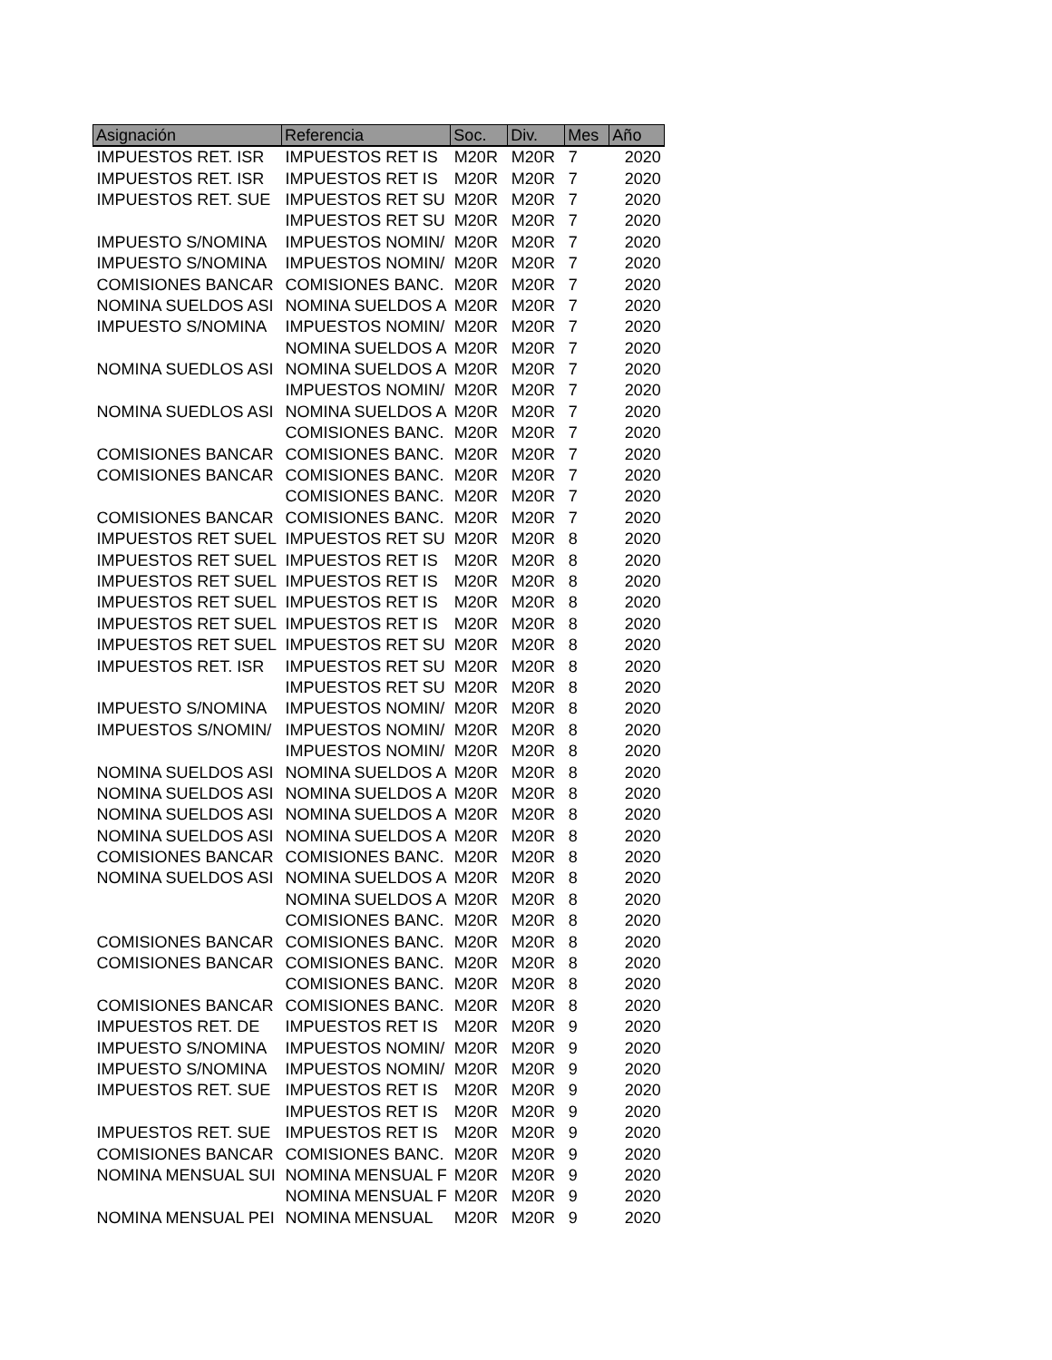| Asignación | Referencia | Soc. | Div. | Mes | Año |
| --- | --- | --- | --- | --- | --- |
| IMPUESTOS RET. ISR | IMPUESTOS RET IS | M20R | M20R | 7 | 2020 |
| IMPUESTOS RET. ISR | IMPUESTOS RET IS | M20R | M20R | 7 | 2020 |
| IMPUESTOS RET. SUE | IMPUESTOS RET SU | M20R | M20R | 7 | 2020 |
| | IMPUESTOS RET SU | M20R | M20R | 7 | 2020 |
| IMPUESTO S/NOMINA | IMPUESTOS NOMIN/ | M20R | M20R | 7 | 2020 |
| IMPUESTO S/NOMINA | IMPUESTOS NOMIN/ | M20R | M20R | 7 | 2020 |
| COMISIONES BANCAR | COMISIONES BANC. | M20R | M20R | 7 | 2020 |
| NOMINA SUELDOS ASI | NOMINA SUELDOS A | M20R | M20R | 7 | 2020 |
| IMPUESTO S/NOMINA | IMPUESTOS NOMIN/ | M20R | M20R | 7 | 2020 |
| | NOMINA SUELDOS A | M20R | M20R | 7 | 2020 |
| NOMINA SUEDLOS ASI | NOMINA SUELDOS A | M20R | M20R | 7 | 2020 |
| | IMPUESTOS NOMIN/ | M20R | M20R | 7 | 2020 |
| NOMINA SUEDLOS ASI | NOMINA SUELDOS A | M20R | M20R | 7 | 2020 |
| | COMISIONES BANC. | M20R | M20R | 7 | 2020 |
| COMISIONES BANCAR | COMISIONES BANC. | M20R | M20R | 7 | 2020 |
| COMISIONES BANCAR | COMISIONES BANC. | M20R | M20R | 7 | 2020 |
| | COMISIONES BANC. | M20R | M20R | 7 | 2020 |
| COMISIONES BANCAR | COMISIONES BANC. | M20R | M20R | 7 | 2020 |
| IMPUESTOS RET SUEL | IMPUESTOS RET SU | M20R | M20R | 8 | 2020 |
| IMPUESTOS RET SUEL | IMPUESTOS RET IS | M20R | M20R | 8 | 2020 |
| IMPUESTOS RET SUEL | IMPUESTOS RET IS | M20R | M20R | 8 | 2020 |
| IMPUESTOS RET SUEL | IMPUESTOS RET IS | M20R | M20R | 8 | 2020 |
| IMPUESTOS RET SUEL | IMPUESTOS RET IS | M20R | M20R | 8 | 2020 |
| IMPUESTOS RET SUEL | IMPUESTOS RET SU | M20R | M20R | 8 | 2020 |
| IMPUESTOS RET. ISR | IMPUESTOS RET SU | M20R | M20R | 8 | 2020 |
| | IMPUESTOS RET SU | M20R | M20R | 8 | 2020 |
| IMPUESTO S/NOMINA | IMPUESTOS NOMIN/ | M20R | M20R | 8 | 2020 |
| IMPUESTOS S/NOMIN/ | IMPUESTOS NOMIN/ | M20R | M20R | 8 | 2020 |
| | IMPUESTOS NOMIN/ | M20R | M20R | 8 | 2020 |
| NOMINA SUELDOS ASI | NOMINA SUELDOS A | M20R | M20R | 8 | 2020 |
| NOMINA SUELDOS ASI | NOMINA SUELDOS A | M20R | M20R | 8 | 2020 |
| NOMINA SUELDOS ASI | NOMINA SUELDOS A | M20R | M20R | 8 | 2020 |
| NOMINA SUELDOS ASI | NOMINA SUELDOS A | M20R | M20R | 8 | 2020 |
| COMISIONES BANCAR | COMISIONES BANC. | M20R | M20R | 8 | 2020 |
| NOMINA SUELDOS ASI | NOMINA SUELDOS A | M20R | M20R | 8 | 2020 |
| | NOMINA SUELDOS A | M20R | M20R | 8 | 2020 |
| | COMISIONES BANC. | M20R | M20R | 8 | 2020 |
| COMISIONES BANCAR | COMISIONES BANC. | M20R | M20R | 8 | 2020 |
| COMISIONES BANCAR | COMISIONES BANC. | M20R | M20R | 8 | 2020 |
| | COMISIONES BANC. | M20R | M20R | 8 | 2020 |
| COMISIONES BANCAR | COMISIONES BANC. | M20R | M20R | 8 | 2020 |
| IMPUESTOS RET. DE | IMPUESTOS RET IS | M20R | M20R | 9 | 2020 |
| IMPUESTO S/NOMINA | IMPUESTOS NOMIN/ | M20R | M20R | 9 | 2020 |
| IMPUESTO S/NOMINA | IMPUESTOS NOMIN/ | M20R | M20R | 9 | 2020 |
| IMPUESTOS RET. SUE | IMPUESTOS RET IS | M20R | M20R | 9 | 2020 |
| | IMPUESTOS RET IS | M20R | M20R | 9 | 2020 |
| IMPUESTOS RET. SUE | IMPUESTOS RET IS | M20R | M20R | 9 | 2020 |
| COMISIONES BANCAR | COMISIONES BANC. | M20R | M20R | 9 | 2020 |
| NOMINA MENSUAL SUI | NOMINA MENSUAL F | M20R | M20R | 9 | 2020 |
| | NOMINA MENSUAL F | M20R | M20R | 9 | 2020 |
| NOMINA MENSUAL PEI | NOMINA MENSUAL | M20R | M20R | 9 | 2020 |